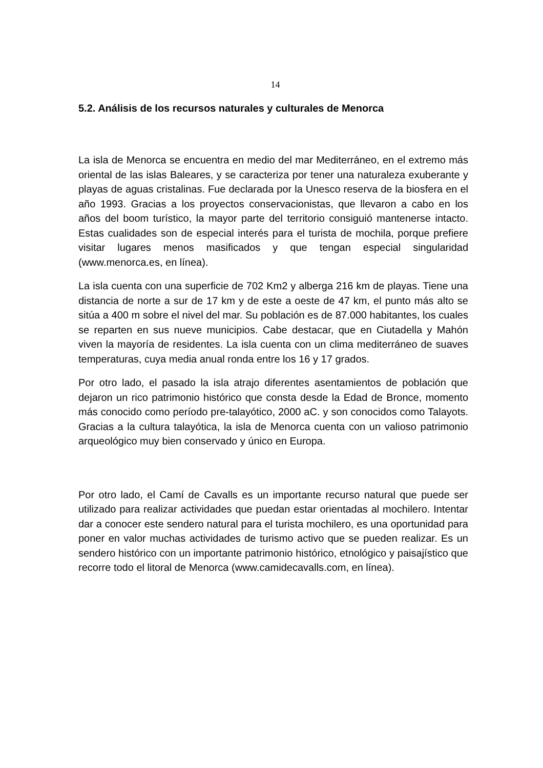14
5.2. Análisis de los recursos naturales y culturales de Menorca
La isla de Menorca se encuentra en medio del mar Mediterráneo, en el extremo más oriental de las islas Baleares, y se caracteriza por tener una naturaleza exuberante y playas de aguas cristalinas. Fue declarada por la Unesco reserva de la biosfera en el año 1993. Gracias a los proyectos conservacionistas, que llevaron a cabo en los años del boom turístico, la mayor parte del territorio consiguió mantenerse intacto. Estas cualidades son de especial interés para el turista de mochila, porque prefiere visitar lugares menos masificados y que tengan especial singularidad (www.menorca.es, en línea).
La isla cuenta con una superficie de 702 Km2 y alberga 216 km de playas. Tiene una distancia de norte a sur de 17 km y de este a oeste de 47 km, el punto más alto se sitúa a 400 m sobre el nivel del mar. Su población es de 87.000 habitantes, los cuales se reparten en sus nueve municipios. Cabe destacar, que en Ciutadella y Mahón viven la mayoría de residentes. La isla cuenta con un clima mediterráneo de suaves temperaturas, cuya media anual ronda entre los 16 y 17 grados.
Por otro lado, el pasado la isla atrajo diferentes asentamientos de población que dejaron un rico patrimonio histórico que consta desde la Edad de Bronce, momento más conocido como período pre-talayótico, 2000 aC. y son conocidos como Talayots. Gracias a la cultura talayótica, la isla de Menorca cuenta con un valioso patrimonio arqueológico muy bien conservado y único en Europa.
Por otro lado, el Camí de Cavalls es un importante recurso natural que puede ser utilizado para realizar actividades que puedan estar orientadas al mochilero. Intentar dar a conocer este sendero natural para el turista mochilero, es una oportunidad para poner en valor muchas actividades de turismo activo que se pueden realizar. Es un sendero histórico con un importante patrimonio histórico, etnológico y paisajístico que recorre todo el litoral de Menorca (www.camidecavalls.com, en línea).